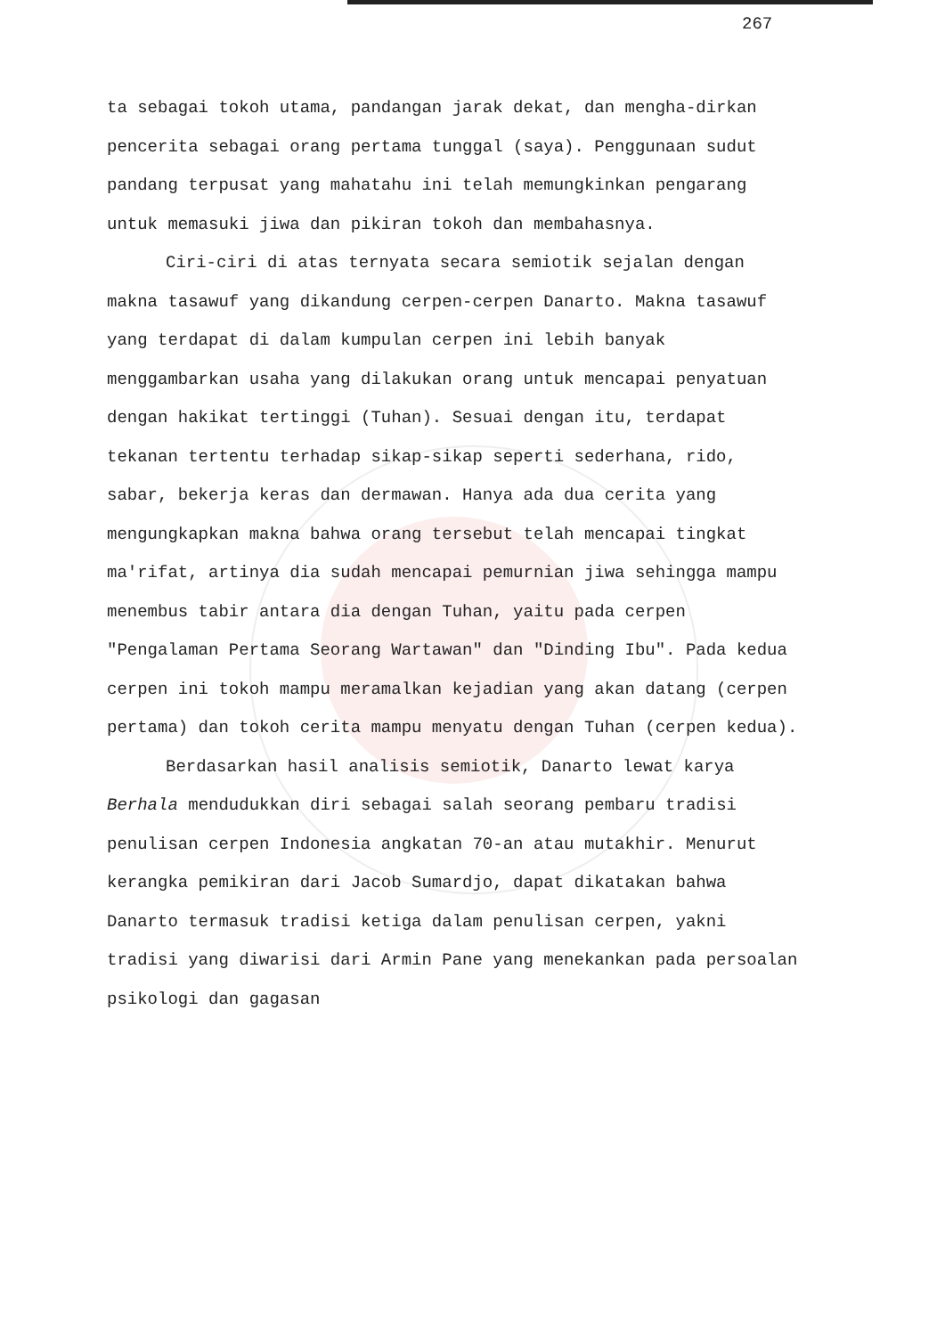267
ta sebagai tokoh utama, pandangan jarak dekat, dan mengha-dirkan pencerita sebagai orang pertama tunggal (saya). Penggunaan sudut pandang terpusat yang mahatahu ini telah memungkinkan pengarang untuk memasuki jiwa dan pikiran tokoh dan membahasnya.
Ciri-ciri di atas ternyata secara semiotik sejalan dengan makna tasawuf yang dikandung cerpen-cerpen Danarto. Makna tasawuf yang terdapat di dalam kumpulan cerpen ini lebih banyak menggambarkan usaha yang dilakukan orang untuk mencapai penyatuan dengan hakikat tertinggi (Tuhan). Sesuai dengan itu, terdapat tekanan tertentu terhadap sikap-sikap seperti sederhana, rido, sabar, bekerja keras dan dermawan. Hanya ada dua cerita yang mengungkapkan makna bahwa orang tersebut telah mencapai tingkat ma'rifat, artinya dia sudah mencapai pemurnian jiwa sehingga mampu menembus tabir antara dia dengan Tuhan, yaitu pada cerpen "Pengalaman Pertama Seorang Wartawan" dan "Dinding Ibu". Pada kedua cerpen ini tokoh mampu meramalkan kejadian yang akan datang (cerpen pertama) dan tokoh cerita mampu menyatu dengan Tuhan (cerpen kedua).
Berdasarkan hasil analisis semiotik, Danarto lewat karya Berhala mendudukkan diri sebagai salah seorang pembaru tradisi penulisan cerpen Indonesia angkatan 70-an atau mutakhir. Menurut kerangka pemikiran dari Jacob Sumardjo, dapat dikatakan bahwa Danarto termasuk tradisi ketiga dalam penulisan cerpen, yakni tradisi yang diwarisi dari Armin Pane yang menekankan pada persoalan psikologi dan gagasan